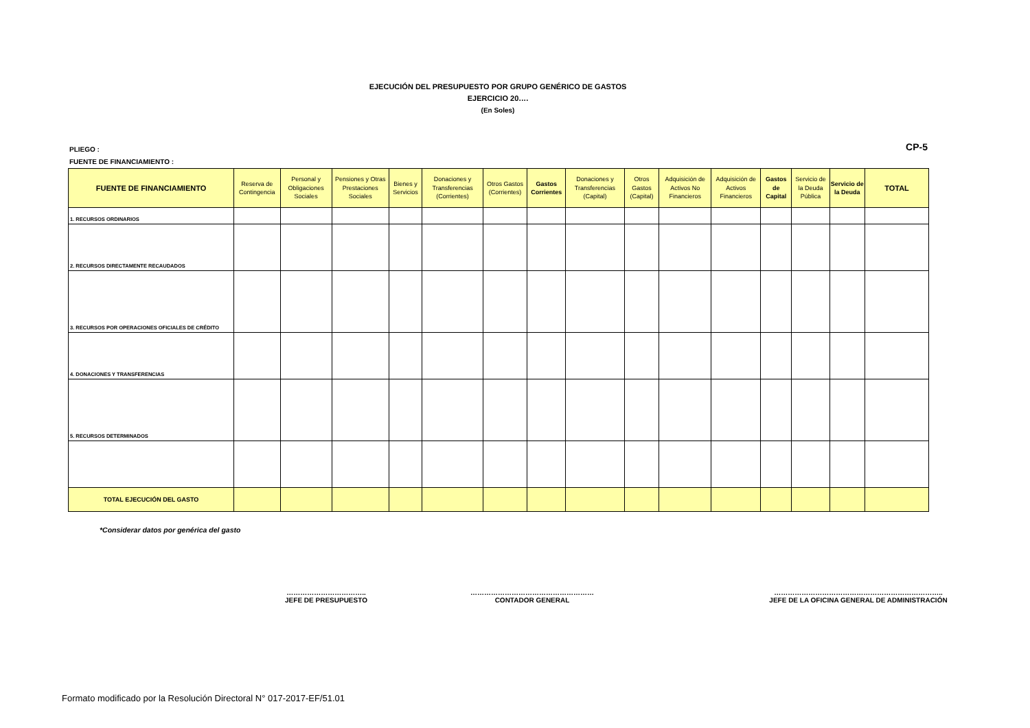EJECUCIÓN DEL PRESUPUESTO POR GRUPO GENÉRICO DE GASTOS
EJERCICIO 20….
(En Soles)
PLIEGO :
FUENTE DE FINANCIAMIENTO :
CP-5
| FUENTE DE FINANCIAMIENTO | Reserva de Contingencia | Personal y Obligaciones Sociales | Pensiones y Otras Prestaciones Sociales | Bienes y Servicios | Donaciones y Transferencias (Corrientes) | Otros Gastos (Corrientes) | Gastos Corrientes | Donaciones y Transferencias (Capital) | Otros Gastos (Capital) | Adquisición de Activos No Financieros | Adquisición de Activos Financieros | Gastos de Capital | Servicio de la Deuda Pública | Servicio de la Deuda | TOTAL |
| --- | --- | --- | --- | --- | --- | --- | --- | --- | --- | --- | --- | --- | --- | --- | --- |
| 1. RECURSOS ORDINARIOS | | | | | | | | | | | | | | | |
| 2. RECURSOS DIRECTAMENTE RECAUDADOS | | | | | | | | | | | | | | | |
| 3. RECURSOS POR OPERACIONES OFICIALES DE CRÉDITO | | | | | | | | | | | | | | | |
| 4. DONACIONES Y TRANSFERENCIAS | | | | | | | | | | | | | | | |
| 5. RECURSOS DETERMINADOS | | | | | | | | | | | | | | | |
| TOTAL EJECUCIÓN DEL GASTO | | | | | | | | | | | | | | | |
*Considerar datos por genérica del gasto
……………………………..
JEFE DE PRESUPUESTO
………………………………………………
CONTADOR GENERAL
………………………………………………………………..
JEFE DE LA OFICINA GENERAL DE ADMINISTRACIÓN
Formato modificado por la Resolución Directoral N° 017-2017-EF/51.01